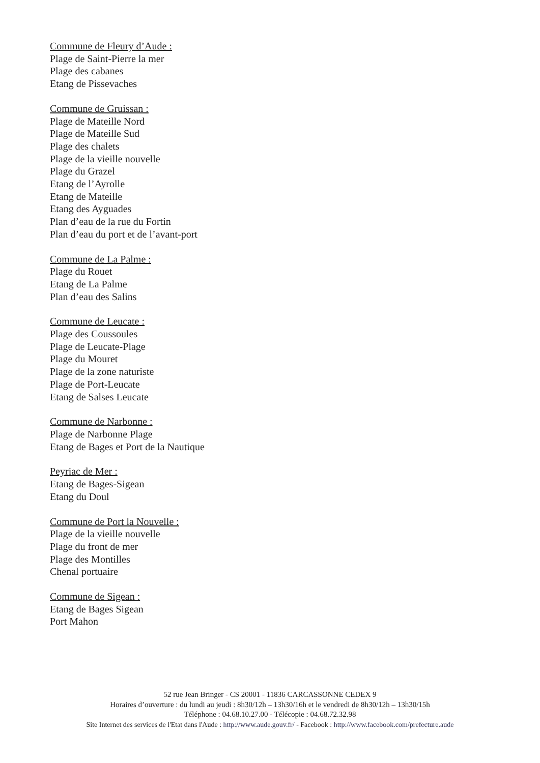Commune de Fleury d’Aude :
Plage de Saint-Pierre la mer
Plage des cabanes
Etang de Pissevaches
Commune de Gruissan :
Plage de Mateille Nord
Plage de Mateille Sud
Plage des chalets
Plage de la vieille nouvelle
Plage du Grazel
Etang de l’Ayrolle
Etang de Mateille
Etang des Ayguades
Plan d’eau de la rue du Fortin
Plan d’eau du port et de l’avant-port
Commune de La Palme :
Plage du Rouet
Etang de La Palme
Plan d’eau des Salins
Commune de Leucate :
Plage des Coussoules
Plage de Leucate-Plage
Plage du Mouret
Plage de la zone naturiste
Plage de Port-Leucate
Etang de Salses Leucate
Commune de Narbonne :
Plage de Narbonne Plage
Etang de Bages et Port de la Nautique
Peyriac de Mer :
Etang de Bages-Sigean
Etang du Doul
Commune de Port la Nouvelle :
Plage de la vieille nouvelle
Plage du front de mer
Plage des Montilles
Chenal portuaire
Commune de Sigean :
Etang de Bages Sigean
Port Mahon
52 rue Jean Bringer - CS 20001 - 11836 CARCASSONNE CEDEX 9
Horaires d’ouverture : du lundi au jeudi : 8h30/12h – 13h30/16h et le vendredi de 8h30/12h – 13h30/15h
Téléphone : 04.68.10.27.00 - Télécopie : 04.68.72.32.98
Site Internet des services de l'Etat dans l'Aude : http://www.aude.gouv.fr/ - Facebook : http://www.facebook.com/prefecture.aude